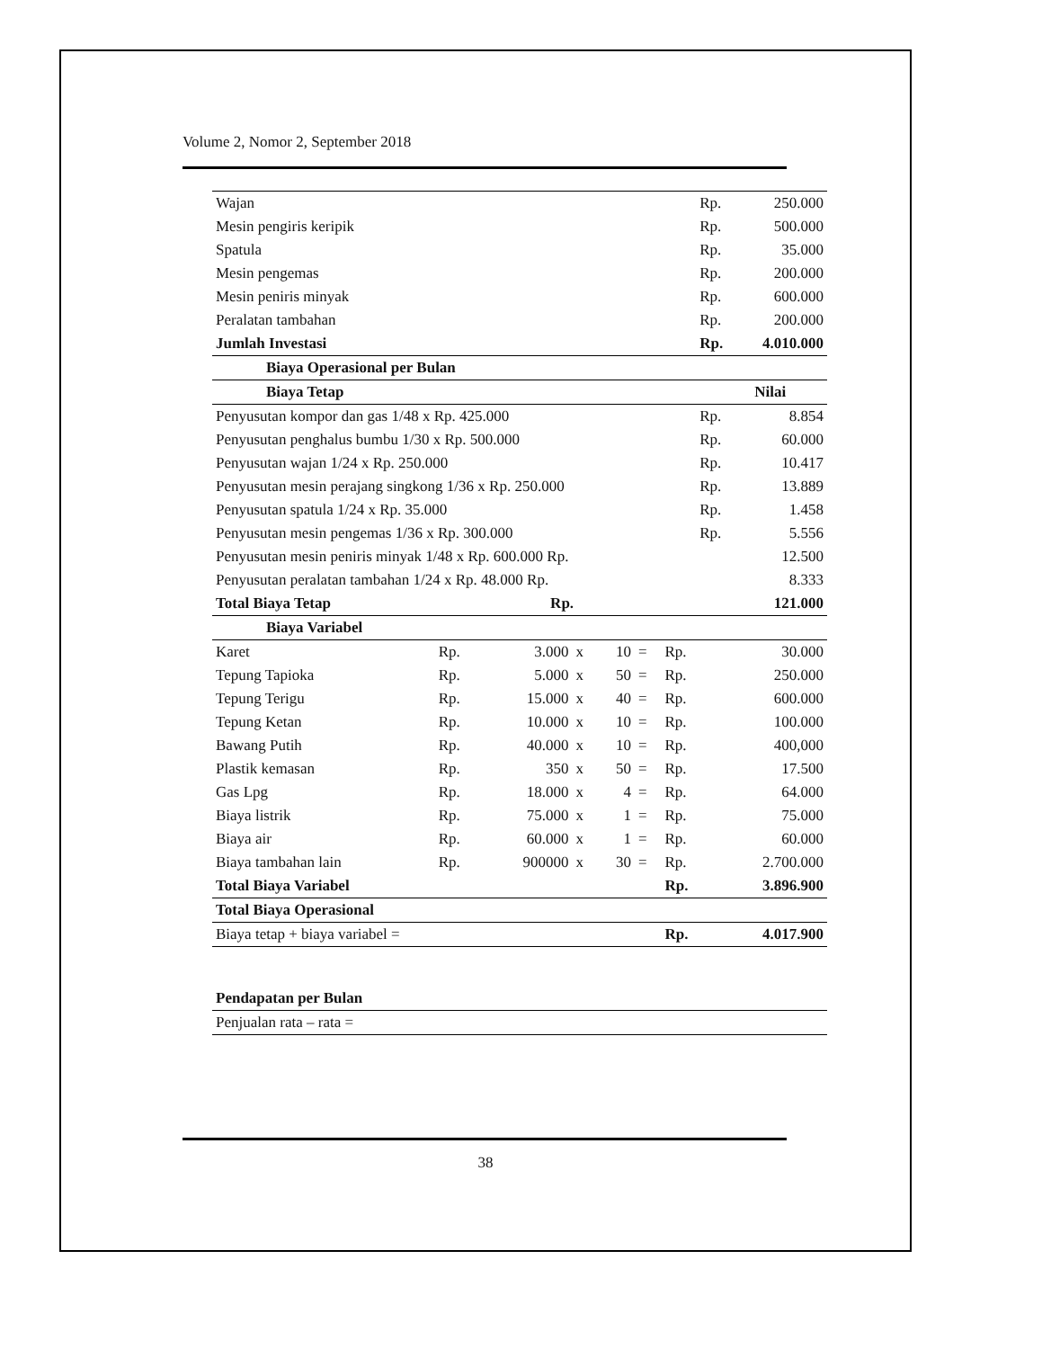Volume 2, Nomor 2, September 2018
| Wajan | Rp. | 250.000 |
| Mesin pengiris keripik | Rp. | 500.000 |
| Spatula | Rp. | 35.000 |
| Mesin pengemas | Rp. | 200.000 |
| Mesin peniris minyak | Rp. | 600.000 |
| Peralatan tambahan | Rp. | 200.000 |
| Jumlah Investasi | Rp. | 4.010.000 |
| Biaya Operasional per Bulan | | |
| Biaya Tetap | | Nilai |
| Penyusutan kompor dan gas 1/48 x Rp. 425.000 | Rp. | 8.854 |
| Penyusutan penghalus bumbu 1/30 x Rp. 500.000 | Rp. | 60.000 |
| Penyusutan wajan 1/24 x Rp. 250.000 | Rp. | 10.417 |
| Penyusutan mesin perajang singkong 1/36 x Rp. 250.000 | Rp. | 13.889 |
| Penyusutan spatula 1/24 x Rp. 35.000 | Rp. | 1.458 |
| Penyusutan mesin pengemas 1/36 x Rp. 300.000 | Rp. | 5.556 |
| Penyusutan mesin peniris minyak 1/48 x Rp. 600.000 Rp. | | 12.500 |
| Penyusutan peralatan tambahan 1/24 x Rp. 48.000 Rp. | | 8.333 |
| Total Biaya Tetap Rp. | | 121.000 |
| Biaya Variabel | | | | | | | |
| Karet | Rp. | 3.000 | x | 10 | = | Rp. | 30.000 |
| Tepung Tapioka | Rp. | 5.000 | x | 50 | = | Rp. | 250.000 |
| Tepung Terigu | Rp. | 15.000 | x | 40 | = | Rp. | 600.000 |
| Tepung Ketan | Rp. | 10.000 | x | 10 | = | Rp. | 100.000 |
| Bawang Putih | Rp. | 40.000 | x | 10 | = | Rp. | 400,000 |
| Plastik kemasan | Rp. | 350 | x | 50 | = | Rp. | 17.500 |
| Gas Lpg | Rp. | 18.000 | x | 4 | = | Rp. | 64.000 |
| Biaya listrik | Rp. | 75.000 | x | 1 | = | Rp. | 75.000 |
| Biaya air | Rp. | 60.000 | x | 1 | = | Rp. | 60.000 |
| Biaya tambahan lain | Rp. | 900000 | x | 30 | = | Rp. | 2.700.000 |
| Total Biaya Variabel | | | | | | Rp. | 3.896.900 |
| Total Biaya Operasional | | | | | | | |
| Biaya tetap + biaya variabel = | | | | | | Rp. | 4.017.900 |
| Pendapatan per Bulan |
| Penjualan rata – rata = |
38